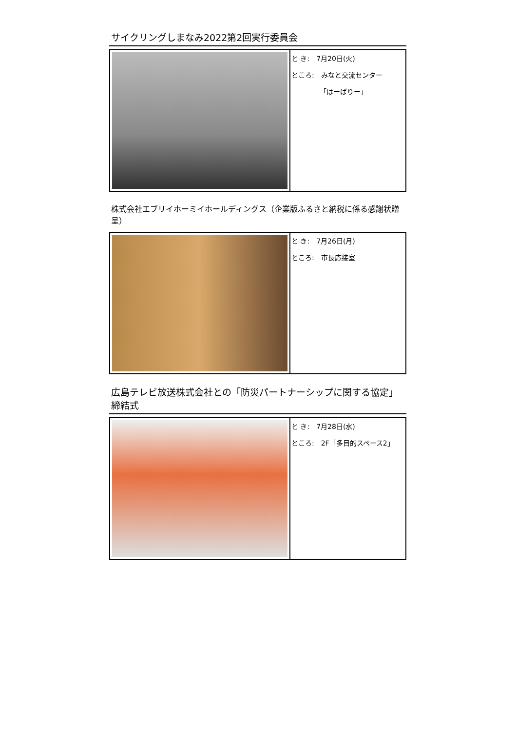サイクリングしまなみ2022第2回実行委員会
と き:　7月20日(火)
ところ:　みなと交流センター
「はーばりー」
株式会社エブリイホーミイホールディングス（企業版ふるさと納税に係る感謝状贈呈）
と き:　7月26日(月)
ところ:　市長応接室
広島テレビ放送株式会社との「防災パートナーシップに関する協定」締結式
と き:　7月28日(水)
ところ:　2F「多目的スペース2」